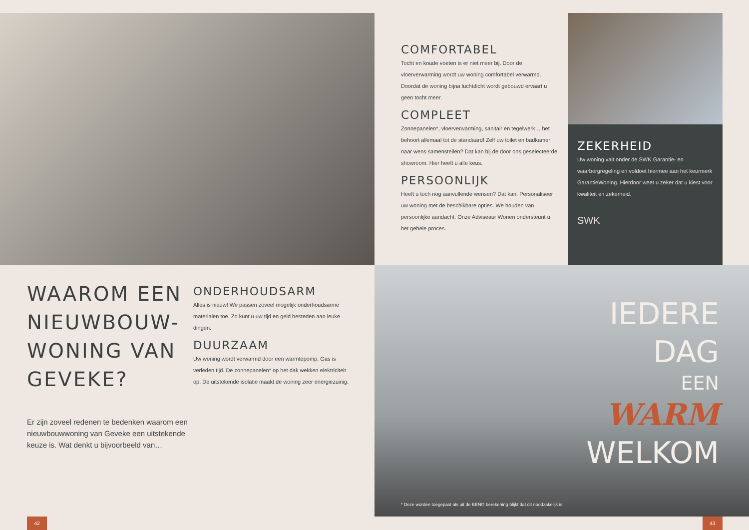COMFORTABEL
Tocht en koude voeten is er niet meer bij. Door de vloerverwarming wordt uw woning comfortabel verwarmd. Doordat de woning bijna luchtdicht wordt gebouwd ervaart u geen tocht meer.
COMPLEET
Zonnepanelen*, vloerverwarming, sanitair en tegelwerk… het behoort allemaal tot de standaard! Zelf uw toilet en badkamer naar wens samenstellen? Dat kan bij de door ons geselecteerde showroom. Hier heeft u alle keus.
PERSOONLIJK
Heeft u toch nog aanvullende wensen? Dat kan. Personaliseer uw woning met de beschikbare opties. We houden van persoonlijke aandacht. Onze Adviseaur Wonen ondersteunt u het gehele proces.
ZEKERHEID
Uw woning valt onder de SWK Garantie- en waarborgregeling en voldoet hiermee aan het keurmerk GarantieWoning. Hierdoor weet u zeker dat u kiest voor kwaliteit en zekerheid.
SWK
WAAROM EEN NIEUWBOUW-WONING VAN GEVEKE?
Er zijn zoveel redenen te bedenken waarom een nieuwbouwwoning van Geveke een uitstekende keuze is. Wat denkt u bijvoorbeeld van…
ONDERHOUDSARM
Alles is nieuw! We passen zoveel mogelijk onderhoudsarme materialen toe. Zo kunt u uw tijd en geld besteden aan leuke dingen.
DUURZAAM
Uw woning wordt verwarmd door een warmtepomp. Gas is verleden tijd. De zonnepanelen* op het dak wekken elektriciteit op. De uitstekende isolatie maakt de woning zeer energiezuinig.
IEDERE
DAG
EEN
WARM
WELKOM
* Deze worden toegepast als uit de BENG berekening blijkt dat dit noodzakelijk is.
42 43